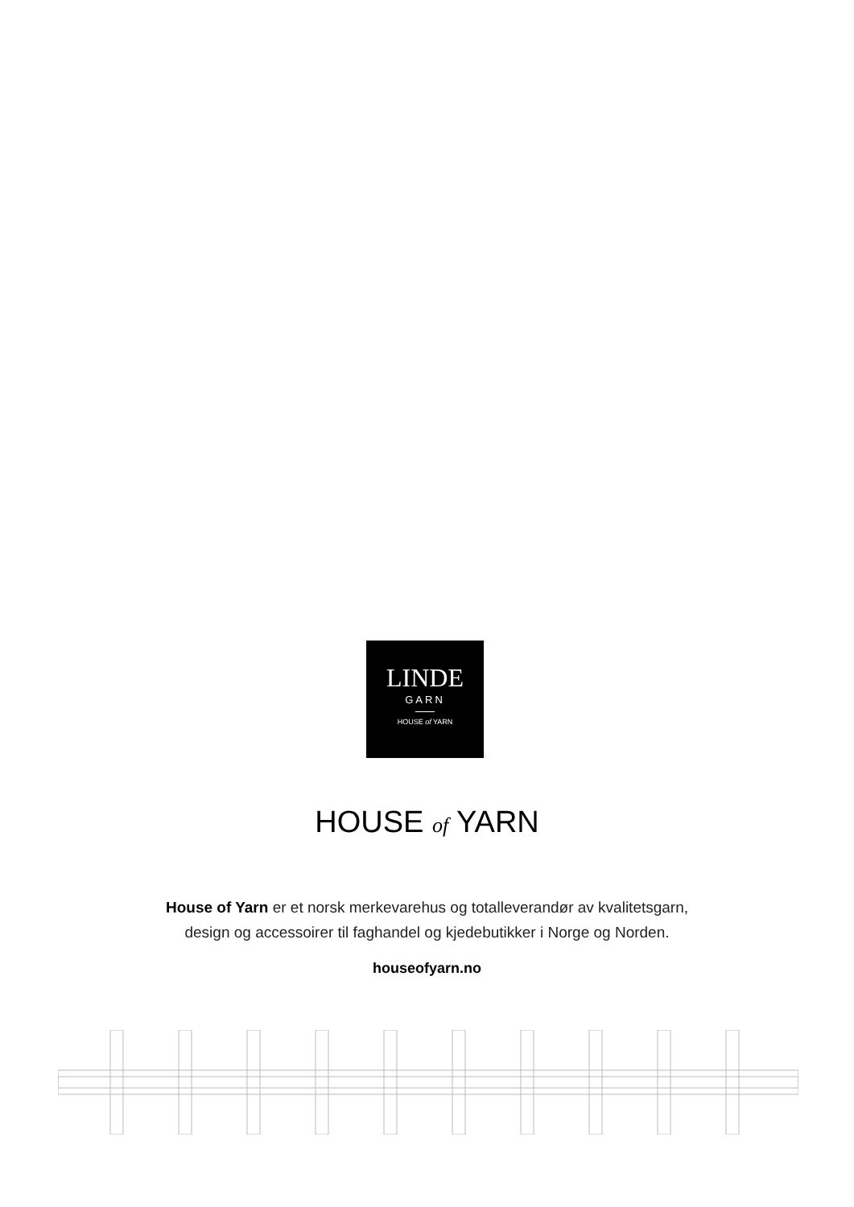LINDE
GARN
HOUSE of YARN
HOUSE of YARN
House of Yarn er et norsk merkevarehus og totalleverandør av kvalitetsgarn,
design og accessoirer til faghandel og kjedebutikker i Norge og Norden.
houseofyarn.no